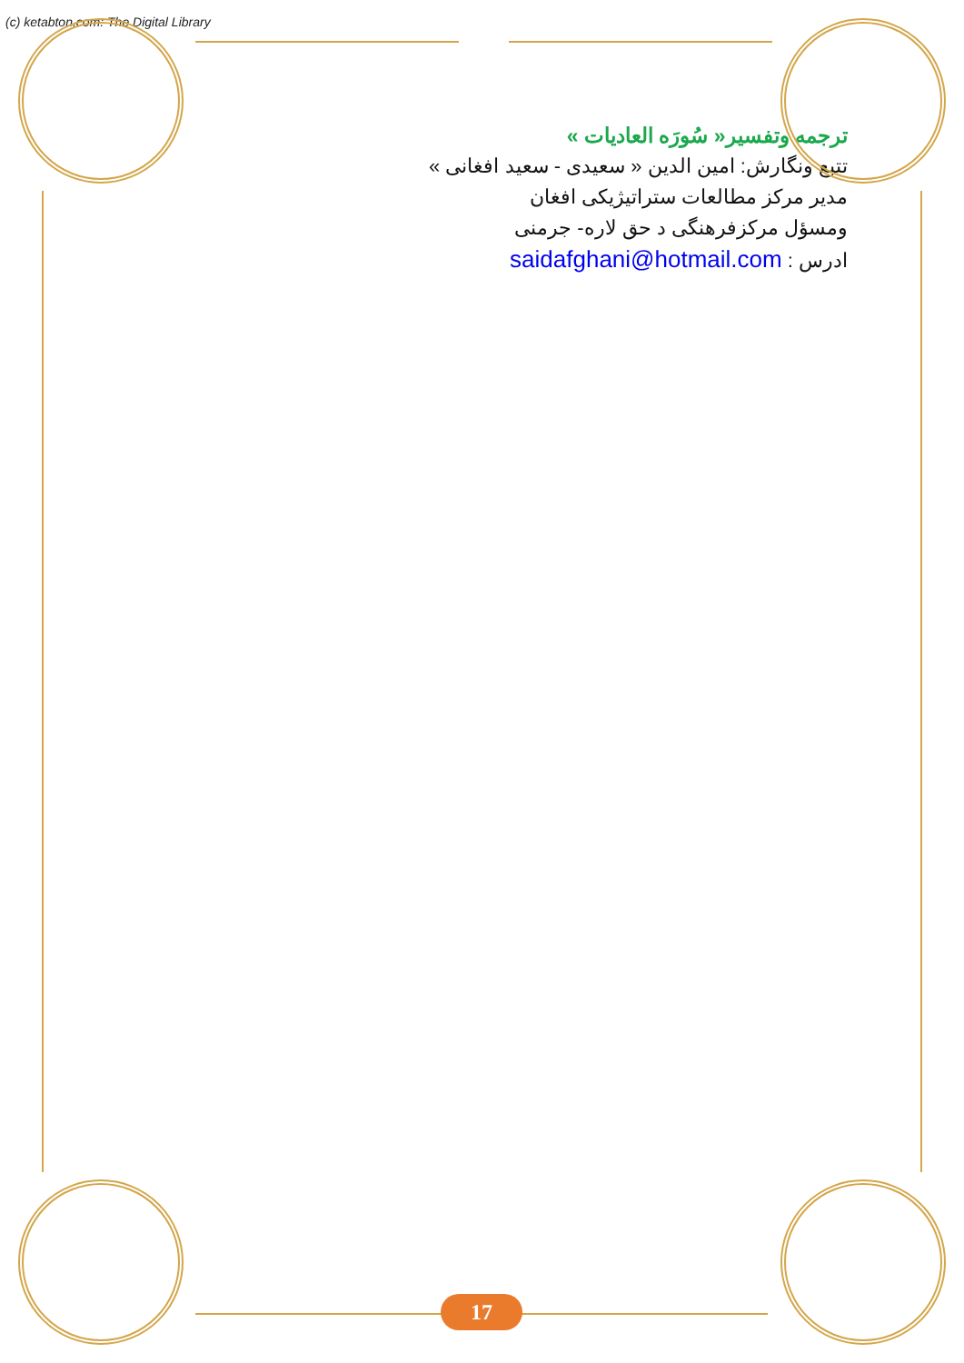(c) ketabton.com: The Digital Library
ترجمه وتفسیر« سُورَه العادیات »
تتبع ونگارش: امین الدین « سعیدی - سعید افغانی »
مدیر مرکز مطالعات ستراتیژیکی افغان
ومسؤل مرکزفرهنگی د حق لاره- جرمنی
ادرس : saidafghani@hotmail.com
17